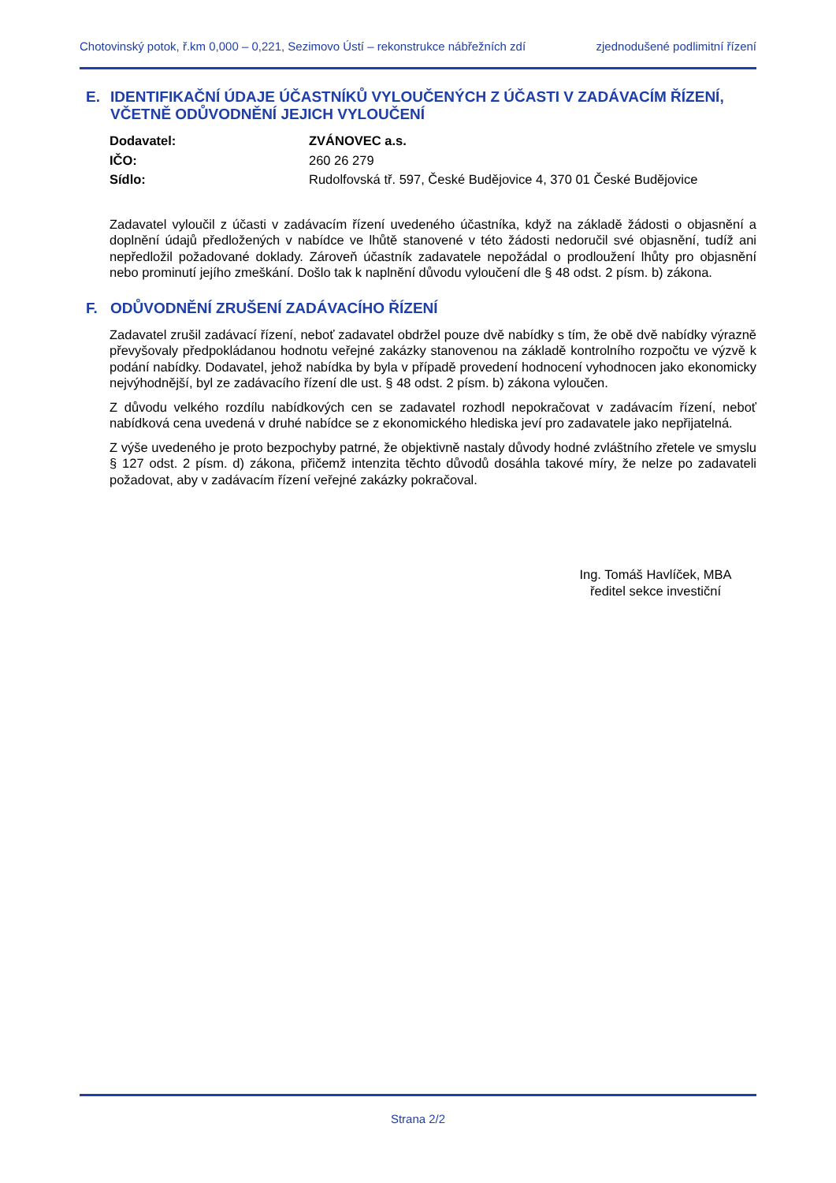Chotovinský potok, ř.km 0,000 – 0,221, Sezimovo Ústí – rekonstrukce nábřežních zdí zjednodušené podlimitní řízení
E. IDENTIFIKAČNÍ ÚDAJE ÚČASTNÍKŮ VYLOUČENÝCH Z ÚČASTI V ZADÁVACÍM ŘÍZENÍ, VČETNĚ ODŮVODNĚNÍ JEJICH VYLOUČENÍ
Dodavatel: ZVÁNOVEC a.s.
IČO: 260 26 279
Sídlo: Rudolfovská tř. 597, České Budějovice 4, 370 01 České Budějovice
Zadavatel vyloučil z účasti v zadávacím řízení uvedeného účastníka, když na základě žádosti o objasnění a doplnění údajů předložených v nabídce ve lhůtě stanovené v této žádosti nedoručil své objasnění, tudíž ani nepředložil požadované doklady. Zároveň účastník zadavatele nepožádal o prodloužení lhůty pro objasnění nebo prominutí jejího zmeškání. Došlo tak k naplnění důvodu vyloučení dle § 48 odst. 2 písm. b) zákona.
F. ODŮVODNĚNÍ ZRUŠENÍ ZADÁVACÍHO ŘÍZENÍ
Zadavatel zrušil zadávací řízení, neboť zadavatel obdržel pouze dvě nabídky s tím, že obě dvě nabídky výrazně převyšovaly předpokládanou hodnotu veřejné zakázky stanovenou na základě kontrolního rozpočtu ve výzvě k podání nabídky. Dodavatel, jehož nabídka by byla v případě provedení hodnocení vyhodnocen jako ekonomicky nejvýhodnější, byl ze zadávacího řízení dle ust. § 48 odst. 2 písm. b) zákona vyloučen.
Z důvodu velkého rozdílu nabídkových cen se zadavatel rozhodl nepokračovat v zadávacím řízení, neboť nabídková cena uvedená v druhé nabídce se z ekonomického hlediska jeví pro zadavatele jako nepřijatelná.
Z výše uvedeného je proto bezpochyby patrné, že objektivně nastaly důvody hodné zvláštního zřetele ve smyslu § 127 odst. 2 písm. d) zákona, přičemž intenzita těchto důvodů dosáhla takové míry, že nelze po zadavateli požadovat, aby v zadávacím řízení veřejné zakázky pokračoval.
Ing. Tomáš Havlíček, MBA
ředitel sekce investiční
Strana 2/2